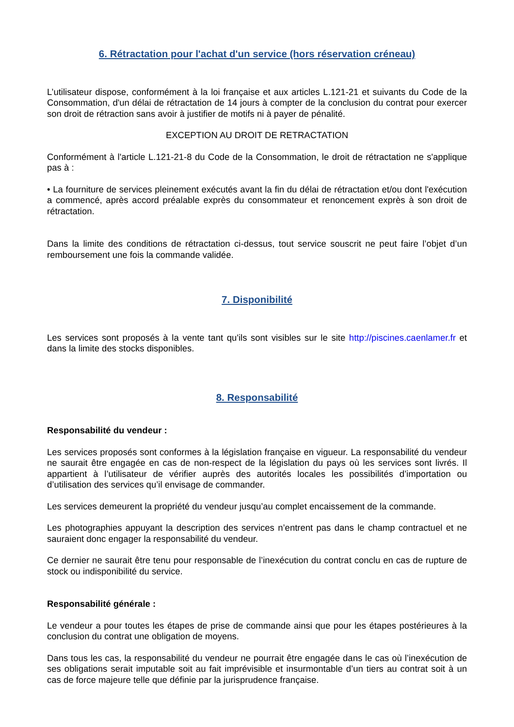6. Rétractation pour l'achat d'un service (hors réservation créneau)
L’utilisateur dispose, conformément à la loi française et aux articles L.121-21 et suivants du Code de la Consommation, d'un délai de rétractation de 14 jours à compter de la conclusion du contrat pour exercer son droit de rétraction sans avoir à justifier de motifs ni à payer de pénalité.
EXCEPTION AU DROIT DE RETRACTATION
Conformément à l'article L.121-21-8 du Code de la Consommation, le droit de rétractation ne s'applique pas à :
• La fourniture de services pleinement exécutés avant la fin du délai de rétractation et/ou dont l'exécution a commencé, après accord préalable exprès du consommateur et renoncement exprès à son droit de rétractation.
Dans la limite des conditions de rétractation ci-dessus, tout service souscrit ne peut faire l’objet d’un remboursement une fois la commande validée.
7. Disponibilité
Les services sont proposés à la vente tant qu'ils sont visibles sur le site http://piscines.caenlamer.fr et dans la limite des stocks disponibles.
8. Responsabilité
Responsabilité du vendeur :
Les services proposés sont conformes à la législation française en vigueur. La responsabilité du vendeur ne saurait être engagée en cas de non-respect de la législation du pays où les services sont livrés. Il appartient à l’utilisateur de vérifier auprès des autorités locales les possibilités d’importation ou d’utilisation des services qu’il envisage de commander.
Les services demeurent la propriété du vendeur jusqu’au complet encaissement de la commande.
Les photographies appuyant la description des services n’entrent pas dans le champ contractuel et ne sauraient donc engager la responsabilité du vendeur.
Ce dernier ne saurait être tenu pour responsable de l’inexécution du contrat conclu en cas de rupture de stock ou indisponibilité du service.
Responsabilité générale :
Le vendeur a pour toutes les étapes de prise de commande ainsi que pour les étapes postérieures à la conclusion du contrat une obligation de moyens.
Dans tous les cas, la responsabilité du vendeur ne pourrait être engagée dans le cas où l’inexécution de ses obligations serait imputable soit au fait imprévisible et insurmontable d’un tiers au contrat soit à un cas de force majeure telle que définie par la jurisprudence française.